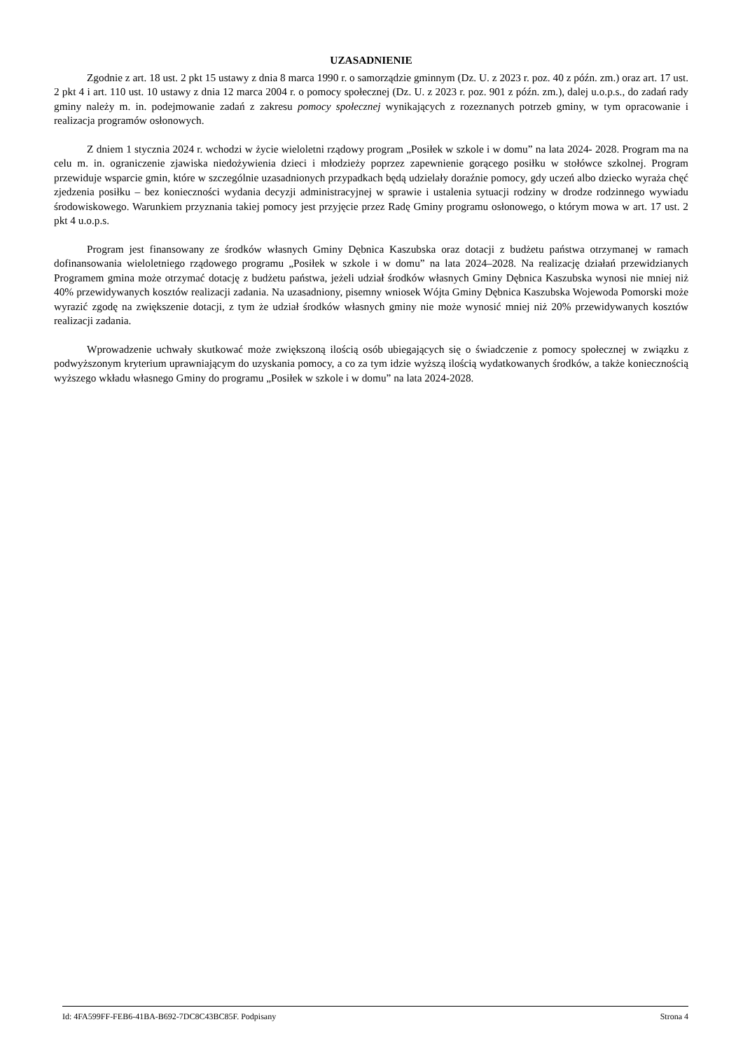UZASADNIENIE
Zgodnie z art. 18 ust. 2 pkt 15 ustawy z dnia 8 marca 1990 r. o samorządzie gminnym (Dz. U. z 2023 r. poz. 40 z późn. zm.) oraz art. 17 ust. 2 pkt 4 i art. 110 ust. 10 ustawy z dnia 12 marca 2004 r. o pomocy społecznej (Dz. U. z 2023 r. poz. 901 z późn. zm.), dalej u.o.p.s., do zadań rady gminy należy m. in. podejmowanie zadań z zakresu pomocy społecznej wynikających z rozeznanych potrzeb gminy, w tym opracowanie i realizacja programów osłonowych.
Z dniem 1 stycznia 2024 r. wchodzi w życie wieloletni rządowy program „Posiłek w szkole i w domu” na lata 2024- 2028. Program ma na celu m. in. ograniczenie zjawiska niedożywienia dzieci i młodzieży poprzez zapewnienie gorącego posiłku w stołówce szkolnej. Program przewiduje wsparcie gmin, które w szczególnie uzasadnionych przypadkach będą udzielały doraźnie pomocy, gdy uczeń albo dziecko wyraża chęć zjedzenia posiłku – bez konieczności wydania decyzji administracyjnej w sprawie i ustalenia sytuacji rodziny w drodze rodzinnego wywiadu środowiskowego. Warunkiem przyznania takiej pomocy jest przyjęcie przez Radę Gminy programu osłonowego, o którym mowa w art. 17 ust. 2 pkt 4 u.o.p.s.
Program jest finansowany ze środków własnych Gminy Dębnica Kaszubska oraz dotacji z budżetu państwa otrzymanej w ramach dofinansowania wieloletniego rządowego programu „Posiłek w szkole i w domu” na lata 2024–2028. Na realizację działań przewidzianych Programem gmina może otrzymać dotację z budżetu państwa, jeżeli udział środków własnych Gminy Dębnica Kaszubska wynosi nie mniej niż 40% przewidywanych kosztów realizacji zadania. Na uzasadniony, pisemny wniosek Wójta Gminy Dębnica Kaszubska Wojewoda Pomorski może wyrazić zgodę na zwiększenie dotacji, z tym że udział środków własnych gminy nie może wynosić mniej niż 20% przewidywanych kosztów realizacji zadania.
Wprowadzenie uchwały skutkować może zwiększoną ilością osób ubiegających się o świadczenie z pomocy społecznej w związku z podwyższonym kryterium uprawniającym do uzyskania pomocy, a co za tym idzie wyższą ilością wydatkowanych środków, a także koniecznością wyższego wkładu własnego Gminy do programu „Posiłek w szkole i w domu” na lata 2024-2028.
Id: 4FA599FF-FEB6-41BA-B692-7DC8C43BC85F. Podpisany Strona 4